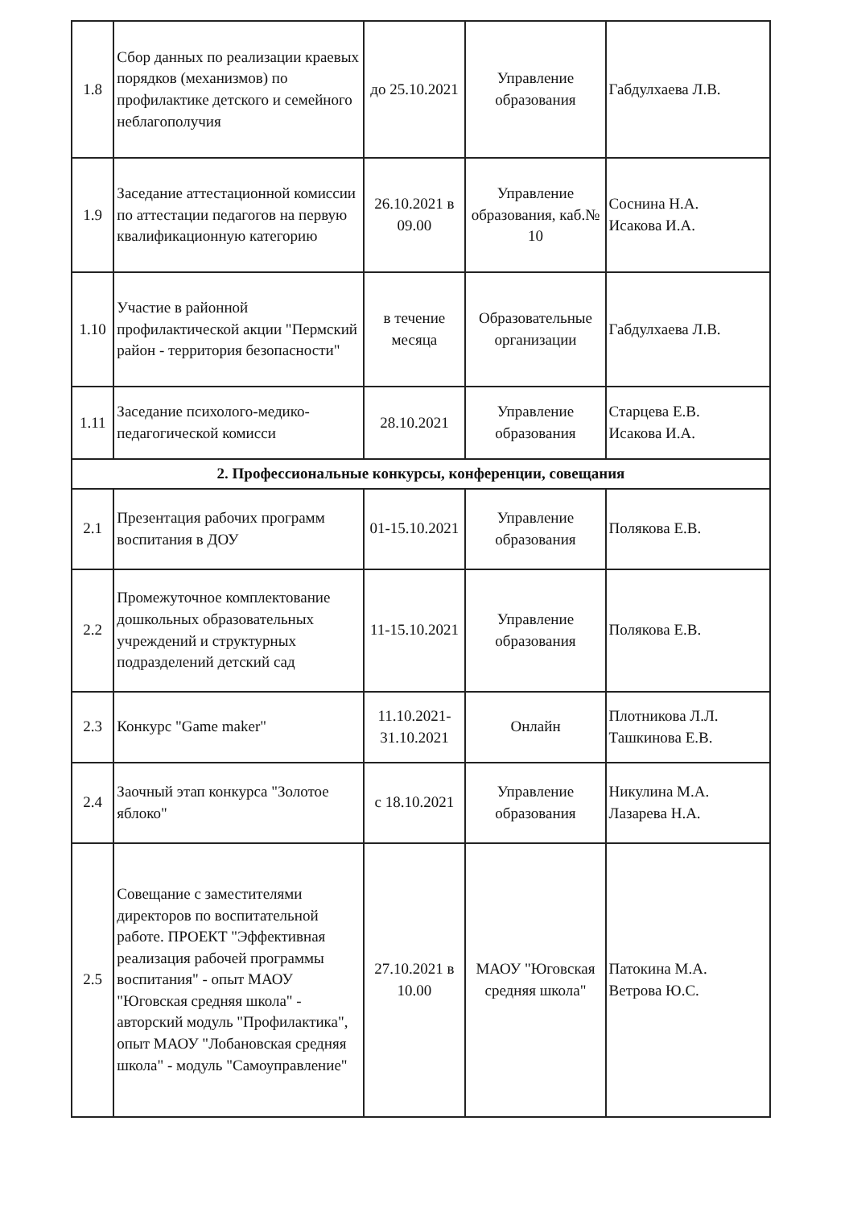| 1.8 | Сбор данных по реализации краевых порядков (механизмов) по профилактике детского и семейного неблагополучия | до 25.10.2021 | Управление образования | Габдулхаева Л.В. |
| 1.9 | Заседание аттестационной комиссии по аттестации педагогов на первую квалификационную категорию | 26.10.2021 в 09.00 | Управление образования, каб.№ 10 | Соснина Н.А. Исакова И.А. |
| 1.10 | Участие в районной профилактической акции "Пермский район - территория безопасности" | в течение месяца | Образовательные организации | Габдулхаева Л.В. |
| 1.11 | Заседание психолого-медико-педагогической комисси | 28.10.2021 | Управление образования | Старцева Е.В. Исакова И.А. |
| 2. Профессиональные конкурсы, конференции, совещания | | | | |
| 2.1 | Презентация рабочих программ воспитания в ДОУ | 01-15.10.2021 | Управление образования | Полякова Е.В. |
| 2.2 | Промежуточное комплектование дошкольных образовательных учреждений и структурных подразделений детский сад | 11-15.10.2021 | Управление образования | Полякова Е.В. |
| 2.3 | Конкурс "Game maker" | 11.10.2021-31.10.2021 | Онлайн | Плотникова Л.Л. Ташкинова Е.В. |
| 2.4 | Заочный этап конкурса "Золотое яблоко" | с 18.10.2021 | Управление образования | Никулина М.А. Лазарева Н.А. |
| 2.5 | Совещание с заместителями директоров по воспитательной работе. ПРОЕКТ "Эффективная реализация рабочей программы воспитания" - опыт МАОУ "Юговская средняя школа" - авторский модуль "Профилактика", опыт МАОУ "Лобановская средняя школа" - модуль "Самоуправление" | 27.10.2021 в 10.00 | МАОУ "Юговская средняя школа" | Патокина М.А. Ветрова Ю.С. |